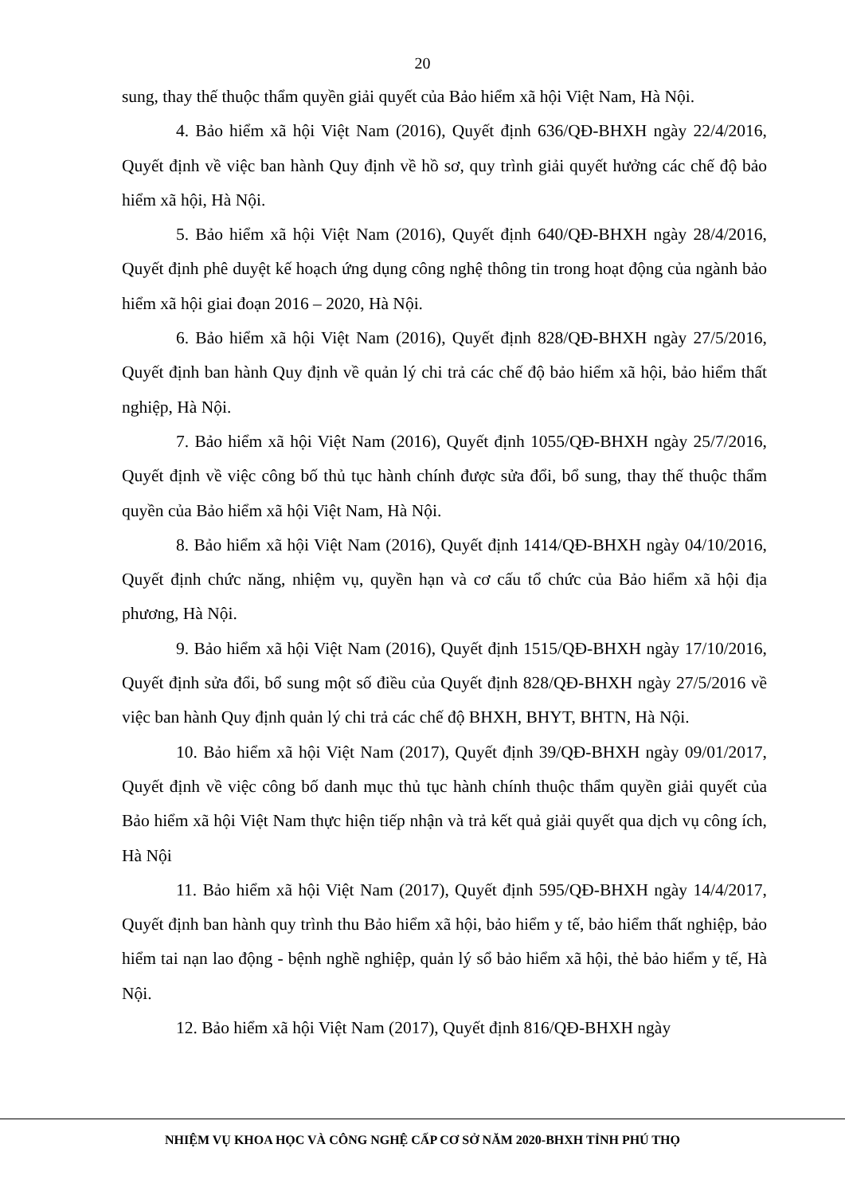20
sung, thay thế thuộc thẩm quyền giải quyết của Bảo hiểm xã hội Việt Nam, Hà Nội.
4. Bảo hiểm xã hội Việt Nam (2016), Quyết định 636/QĐ-BHXH ngày 22/4/2016, Quyết định về việc ban hành Quy định về hồ sơ, quy trình giải quyết hưởng các chế độ bảo hiểm xã hội, Hà Nội.
5. Bảo hiểm xã hội Việt Nam (2016), Quyết định 640/QĐ-BHXH ngày 28/4/2016, Quyết định phê duyệt kế hoạch ứng dụng công nghệ thông tin trong hoạt động của ngành bảo hiểm xã hội giai đoạn 2016 – 2020, Hà Nội.
6. Bảo hiểm xã hội Việt Nam (2016), Quyết định 828/QĐ-BHXH ngày 27/5/2016, Quyết định ban hành Quy định về quản lý chi trả các chế độ bảo hiểm xã hội, bảo hiểm thất nghiệp, Hà Nội.
7. Bảo hiểm xã hội Việt Nam (2016), Quyết định 1055/QĐ-BHXH ngày 25/7/2016, Quyết định về việc công bố thủ tục hành chính được sửa đổi, bổ sung, thay thế thuộc thẩm quyền của Bảo hiểm xã hội Việt Nam, Hà Nội.
8. Bảo hiểm xã hội Việt Nam (2016), Quyết định 1414/QĐ-BHXH ngày 04/10/2016, Quyết định chức năng, nhiệm vụ, quyền hạn và cơ cấu tổ chức của Bảo hiểm xã hội địa phương, Hà Nội.
9. Bảo hiểm xã hội Việt Nam (2016), Quyết định 1515/QĐ-BHXH ngày 17/10/2016, Quyết định sửa đổi, bổ sung một số điều của Quyết định 828/QĐ-BHXH ngày 27/5/2016 về việc ban hành Quy định quản lý chi trả các chế độ BHXH, BHYT, BHTN, Hà Nội.
10. Bảo hiểm xã hội Việt Nam (2017), Quyết định 39/QĐ-BHXH ngày 09/01/2017, Quyết định về việc công bố danh mục thủ tục hành chính thuộc thẩm quyền giải quyết của Bảo hiểm xã hội Việt Nam thực hiện tiếp nhận và trả kết quả giải quyết qua dịch vụ công ích, Hà Nội
11. Bảo hiểm xã hội Việt Nam (2017), Quyết định 595/QĐ-BHXH ngày 14/4/2017, Quyết định ban hành quy trình thu Bảo hiểm xã hội, bảo hiểm y tế, bảo hiểm thất nghiệp, bảo hiểm tai nạn lao động - bệnh nghề nghiệp, quản lý sổ bảo hiểm xã hội, thẻ bảo hiểm y tế, Hà Nội.
12. Bảo hiểm xã hội Việt Nam (2017), Quyết định 816/QĐ-BHXH ngày
NHIỆM VỤ KHOA HỌC VÀ CÔNG NGHỆ CẤP CƠ SỞ NĂM 2020-BHXH TỈNH PHÚ THỌ